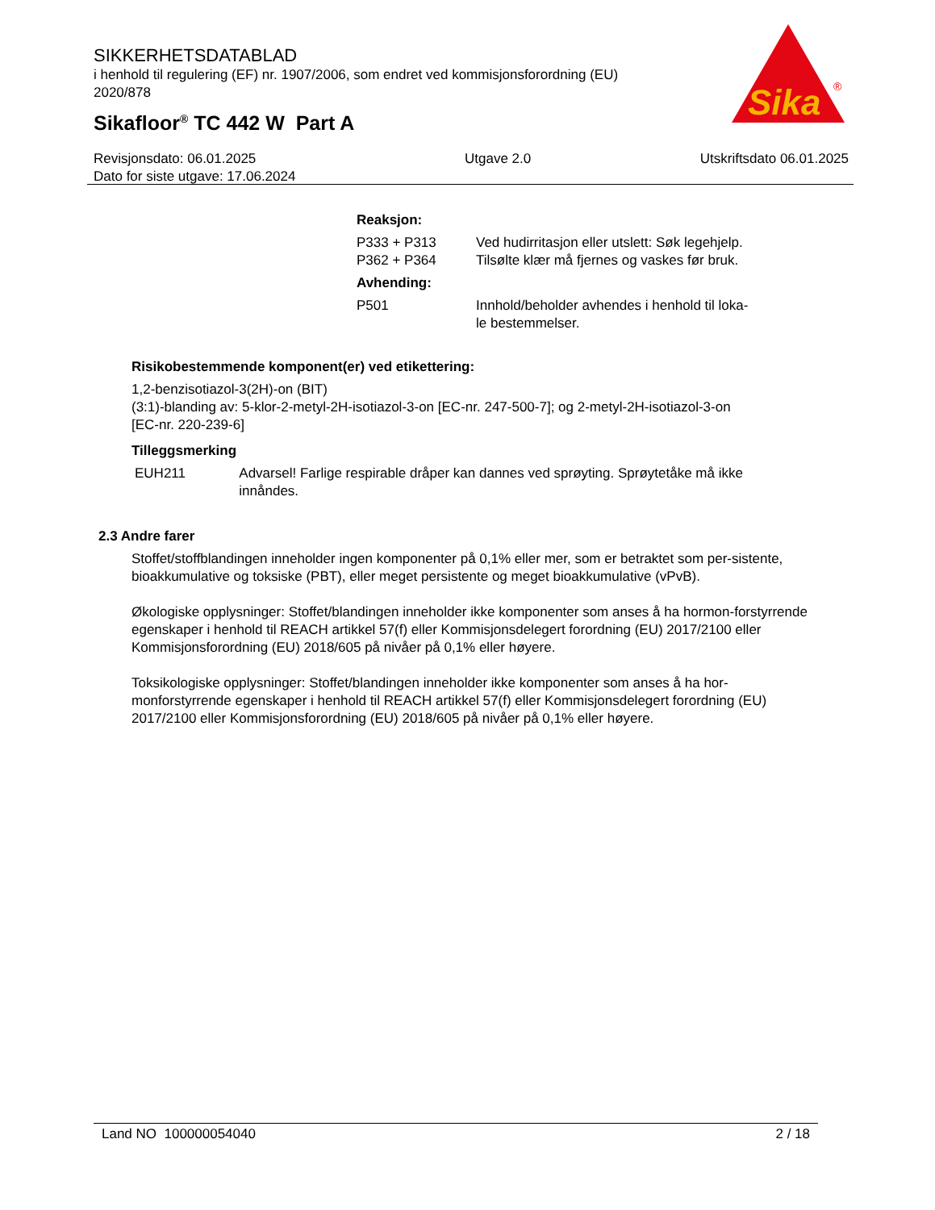SIKKERHETSDATABLAD
i henhold til regulering (EF) nr. 1907/2006, som endret ved kommisjonsforordning (EU) 2020/878
Sikafloor<sup>®</sup> TC 442 W Part A
Sika
®
Revisjonsdato: 06.01.2025
Dato for siste utgave: 17.06.2024
Utgave 2.0 Utskriftsdato 06.01.2025
Reaksjon:
P333 + P313 Ved hudirritasjon eller utslett: Søk legehjelp.
P362 + P364 Tilsølte klær må fjernes og vaskes før bruk.
Avhending:
P501 Innhold/beholder avhendes i henhold til loka-
le bestemmelser.
Risikobestemmende komponent(er) ved etikettering:
1,2-benzisotiazol-3(2H)-on (BIT)
(3:1)-blanding av: 5-klor-2-metyl-2H-isotiazol-3-on [EC-nr. 247-500-7]; og 2-metyl-2H-isotiazol-3-on [EC-nr. 220-239-6]
Tilleggsmerking
EUH211 Advarsel! Farlige respirable dråper kan dannes ved sprøyting. Sprøytetåke må ikke innåndes.
2.3 Andre farer
Stoffet/stoffblandingen inneholder ingen komponenter på 0,1% eller mer, som er betraktet som per-sistente, bioakkumulative og toksiske (PBT), eller meget persistente og meget bioakkumulative (vPvB).
Økologiske opplysninger: Stoffet/blandingen inneholder ikke komponenter som anses å ha hormon-forstyrrende egenskaper i henhold til REACH artikkel 57(f) eller Kommisjonsdelegert forordning (EU) 2017/2100 eller Kommisjonsforordning (EU) 2018/605 på nivåer på 0,1% eller høyere.
Toksikologiske opplysninger: Stoffet/blandingen inneholder ikke komponenter som anses å ha hor-monforstyrrende egenskaper i henhold til REACH artikkel 57(f) eller Kommisjonsdelegert forordning (EU) 2017/2100 eller Kommisjonsforordning (EU) 2018/605 på nivåer på 0,1% eller høyere.
Land NO 100000054040 2 / 18